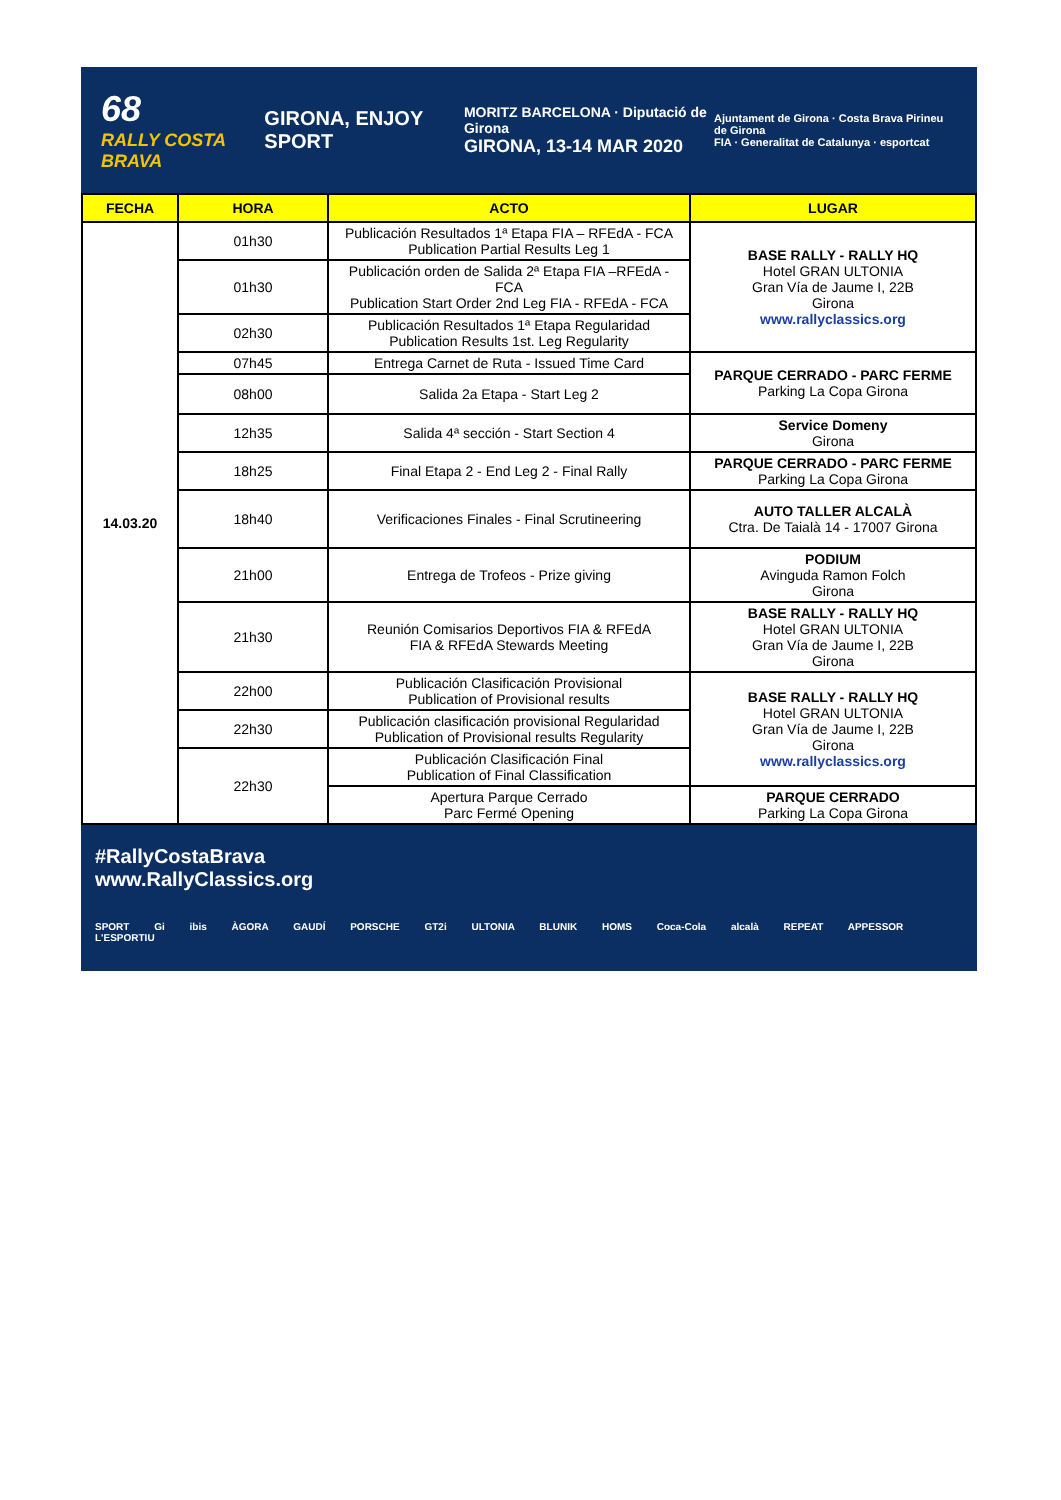68
RALLY COSTA BRAVA
GIRONA, ENJOY SPORT
MORITZ BARCELONA · Diputació de Girona
GIRONA, 13-14 MAR 2020
Ajuntament de Girona · Costa Brava Pirineu de Girona
FIA · Generalitat de Catalunya · esportcat
| FECHA | HORA | ACTO | LUGAR |
| --- | --- | --- | --- |
| 14.03.20 | 01h30 | Publicación Resultados 1ª Etapa FIA – RFEdA - FCA Publication Partial Results Leg 1 | BASE RALLY - RALLY HQ Hotel GRAN ULTONIA Gran Vía de Jaume I, 22B Girona www.rallyclassics.org |
| | 01h30 | Publicación orden de Salida 2ª Etapa FIA –RFEdA - FCA Publication Start Order 2nd Leg FIA - RFEdA - FCA | |
| | 02h30 | Publicación Resultados 1ª Etapa Regularidad Publication Results 1st. Leg Regularity | |
| | 07h45 | Entrega Carnet de Ruta - Issued Time Card | PARQUE CERRADO - PARC FERME Parking La Copa Girona |
| | 08h00 | Salida 2a Etapa - Start Leg 2 | |
| | 12h35 | Salida 4ª sección - Start Section 4 | Service Domeny Girona |
| | 18h25 | Final Etapa 2 - End Leg 2 - Final Rally | PARQUE CERRADO - PARC FERME Parking La Copa Girona |
| | 18h40 | Verificaciones Finales - Final Scrutineering | AUTO TALLER ALCALÀ Ctra. De Taialà 14 - 17007 Girona |
| | 21h00 | Entrega de Trofeos - Prize giving | PODIUM Avinguda Ramon Folch Girona |
| | 21h30 | Reunión Comisarios Deportivos FIA & RFEdA FIA & RFEdA Stewards Meeting | BASE RALLY - RALLY HQ Hotel GRAN ULTONIA Gran Vía de Jaume I, 22B Girona |
| | 22h00 | Publicación Clasificación Provisional Publication of Provisional results | BASE RALLY - RALLY HQ Hotel GRAN ULTONIA Gran Vía de Jaume I, 22B Girona www.rallyclassics.org |
| | 22h30 | Publicación clasificación provisional Regularidad Publication of Provisional results Regularity | |
| | 22h30 | Publicación Clasificación Final Publication of Final Classification | |
| | | Apertura Parque Cerrado Parc Fermé Opening | PARQUE CERRADO Parking La Copa Girona |
#RallyCostaBrava
www.RallyClassics.org
SPORT Gi ibis ÀGORA GAUDÍ PORSCHE GT2i ULTONIA BLUNIK HOMS Coca-Cola alcalà REPEAT APPESSOR L'ESPORTIU